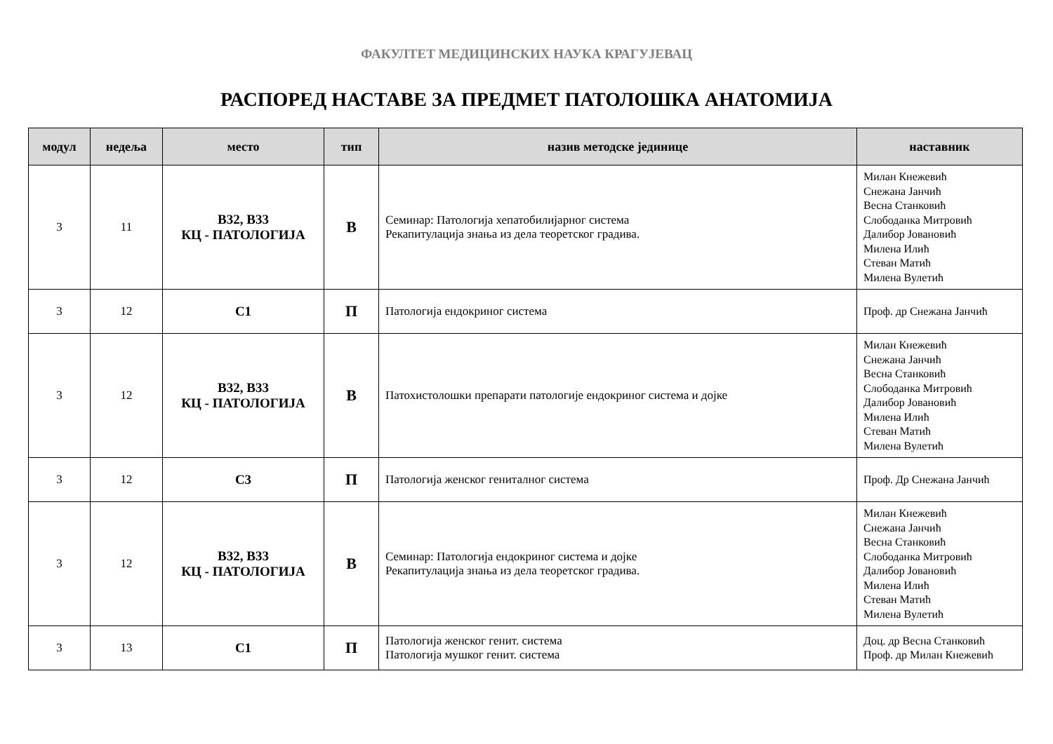ФАКУЛТЕТ МЕДИЦИНСКИХ НАУКА КРАГУЈЕВАЦ
РАСПОРЕД НАСТАВЕ ЗА ПРЕДМЕТ ПАТОЛОШКА АНАТОМИЈА
| модул | недеља | место | тип | назив методске јединице | наставник |
| --- | --- | --- | --- | --- | --- |
| 3 | 11 | В32, В33 КЦ - ПАТОЛОГИЈА | В | Семинар: Патологија хепатобилијарног система Рекапитулација знања из дела теоретског градива. | Милан Кнежевић Снежана Јанчић Весна Станковић Слободанка Митровић Далибор Јовановић Милена Илић Стеван Матић Милена Вулетић |
| 3 | 12 | С1 | П | Патологија ендокриног система | Проф. др Снежана Јанчић |
| 3 | 12 | В32, В33 КЦ - ПАТОЛОГИЈА | В | Патохистолошки препарати патологије ендокриног система и дојке | Милан Кнежевић Снежана Јанчић Весна Станковић Слободанка Митровић Далибор Јовановић Милена Илић Стеван Матић Милена Вулетић |
| 3 | 12 | С3 | П | Патологија женског гениталног система | Проф. Др Снежана Јанчић |
| 3 | 12 | В32, В33 КЦ - ПАТОЛОГИЈА | В | Семинар: Патологија ендокриног система и дојке Рекапитулација знања из дела теоретског градива. | Милан Кнежевић Снежана Јанчић Весна Станковић Слободанка Митровић Далибор Јовановић Милена Илић Стеван Матић Милена Вулетић |
| 3 | 13 | С1 | П | Патологија женског генит. система Патологија мушког генит. система | Доц. др Весна Станковић Проф. др Милан Кнежевић |